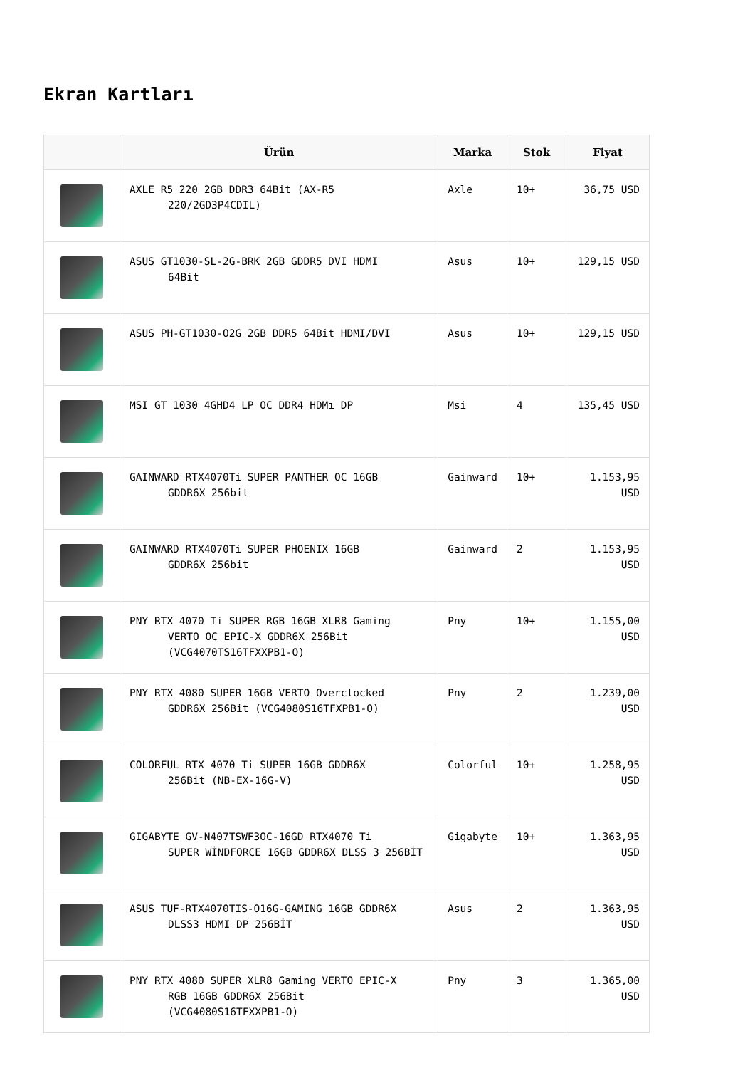Ekran Kartları
| | Ürün | Marka | Stok | Fiyat |
| --- | --- | --- | --- | --- |
| | AXLE R5 220 2GB DDR3 64Bit (AX-R5 220/2GD3P4CDIL) | Axle | 10+ | 36,75 USD |
| | ASUS GT1030-SL-2G-BRK 2GB GDDR5 DVI HDMI 64Bit | Asus | 10+ | 129,15 USD |
| | ASUS PH-GT1030-O2G 2GB DDR5 64Bit HDMI/DVI | Asus | 10+ | 129,15 USD |
| | MSI GT 1030 4GHD4 LP OC DDR4 HDMı DP | Msi | 4 | 135,45 USD |
| | GAINWARD RTX4070Ti SUPER PANTHER OC 16GB GDDR6X 256bit | Gainward | 10+ | 1.153,95 USD |
| | GAINWARD RTX4070Ti SUPER PHOENIX 16GB GDDR6X 256bit | Gainward | 2 | 1.153,95 USD |
| | PNY RTX 4070 Ti SUPER RGB 16GB XLR8 Gaming VERTO OC EPIC-X GDDR6X 256Bit (VCG4070TS16TFXXPB1-O) | Pny | 10+ | 1.155,00 USD |
| | PNY RTX 4080 SUPER 16GB VERTO Overclocked GDDR6X 256Bit (VCG4080S16TFXPB1-O) | Pny | 2 | 1.239,00 USD |
| | COLORFUL RTX 4070 Ti SUPER 16GB GDDR6X 256Bit (NB-EX-16G-V) | Colorful | 10+ | 1.258,95 USD |
| | GIGABYTE GV-N407TSWF3OC-16GD RTX4070 Ti SUPER WİNDFORCE 16GB GDDR6X DLSS 3 256BİT | Gigabyte | 10+ | 1.363,95 USD |
| | ASUS TUF-RTX4070TIS-O16G-GAMING 16GB GDDR6X DLSS3 HDMI DP 256BİT | Asus | 2 | 1.363,95 USD |
| | PNY RTX 4080 SUPER XLR8 Gaming VERTO EPIC-X RGB 16GB GDDR6X 256Bit (VCG4080S16TFXXPB1-O) | Pny | 3 | 1.365,00 USD |